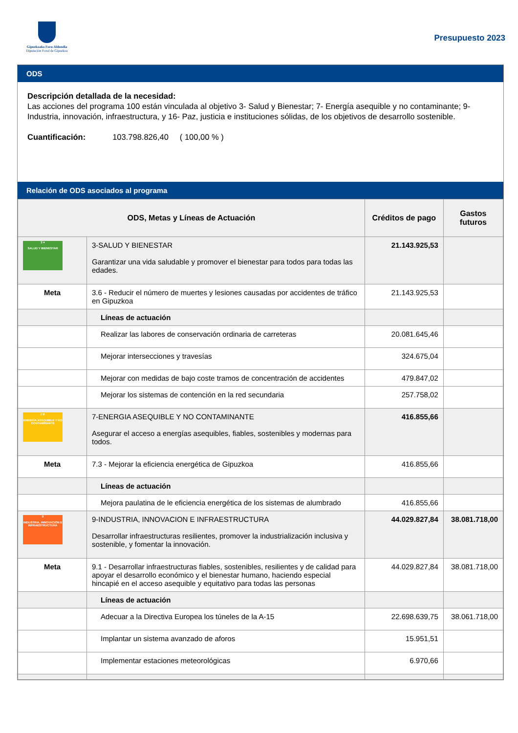Gipuzkoako Foru Aldundia
Diputación Foral de Gipuzkoa
Presupuesto 2023
ODS
Descripción detallada de la necesidad:
Las acciones del programa 100 están vinculada al objetivo 3- Salud y Bienestar; 7- Energía asequible y no contaminante; 9- Industria, innovación, infraestructura, y 16- Paz, justicia e instituciones sólidas, de los objetivos de desarrollo sostenible.
Cuantificación: 103.798.826,40 ( 100,00 % )
Relación de ODS asociados al programa
| ODS, Metas y Líneas de Actuación | | Créditos de pago | Gastos futuros |
| --- | --- | --- | --- |
| 3 ♥ SALUD Y BIENESTAR | 3-SALUD Y BIENESTAR Garantizar una vida saludable y promover el bienestar para todos para todas las edades. | 21.143.925,53 | |
| Meta | 3.6 - Reducir el número de muertes y lesiones causadas por accidentes de tráfico en Gipuzkoa | 21.143.925,53 | |
| | Líneas de actuación | | |
| | Realizar las labores de conservación ordinaria de carreteras | 20.081.645,46 | |
| | Mejorar intersecciones y travesías | 324.675,04 | |
| | Mejorar con medidas de bajo coste tramos de concentración de accidentes | 479.847,02 | |
| | Mejorar los sistemas de contención en la red secundaria | 257.758,02 | |
| 7 ☀ ENERGÍA ASEQUIBLE Y NO CONTAMINANTE | 7-ENERGIA ASEQUIBLE Y NO CONTAMINANTE Asegurar el acceso a energías asequibles, fiables, sostenibles y modernas para todos. | 416.855,66 | |
| Meta | 7.3 - Mejorar la eficiencia energética de Gipuzkoa | 416.855,66 | |
| | Líneas de actuación | | |
| | Mejora paulatina de le eficiencia energética de los sistemas de alumbrado | 416.855,66 | |
| 9 INDUSTRIA, INNOVACIÓN E INFRAESTRUCTURA | 9-INDUSTRIA, INNOVACION E INFRAESTRUCTURA Desarrollar infraestructuras resilientes, promover la industrialización inclusiva y sostenible, y fomentar la innovación. | 44.029.827,84 | 38.081.718,00 |
| Meta | 9.1 - Desarrollar infraestructuras fiables, sostenibles, resilientes y de calidad para apoyar el desarrollo económico y el bienestar humano, haciendo especial hincapié en el acceso asequible y equitativo para todas las personas | 44.029.827,84 | 38.081.718,00 |
| | Líneas de actuación | | |
| | Adecuar a la Directiva Europea los túneles de la A-15 | 22.698.639,75 | 38.061.718,00 |
| | Implantar un sistema avanzado de aforos | 15.951,51 | |
| | Implementar estaciones meteorológicas | 6.970,66 | |